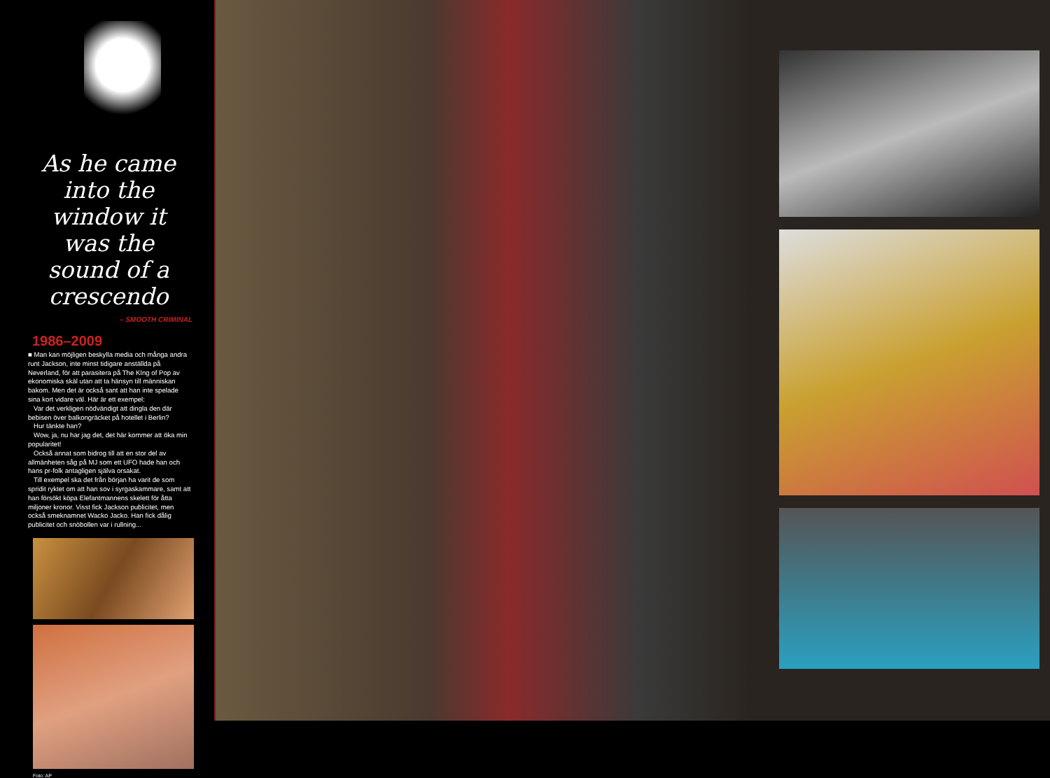As he came into the window it was the sound of a crescendo
– SMOOTH CRIMINAL
1986–2009
■ Man kan möjligen beskylla media och många andra runt Jackson, inte minst tidigare anställda på Neverland, för att parasitera på The KIng of Pop av ekonomiska skäl utan att ta hänsyn till människan bakom. Men det är också sant att han inte spelade sina kort vidare väl. Här är ett exempel:
Var det verkligen nödvändigt att dingla den där bebisen över balkongräcket på hotellet i Berlin?
Hur tänkte han?
Wow, ja, nu har jag det, det här kommer att öka min popularitet!
Också annat som bidrog till att en stor del av allmänheten såg på MJ som ett UFO hade han och hans pr-folk antagligen själva orsakat.
Till exempel ska det från början ha varit de som spridit ryktet om att han sov i syrgaskammare, samt att han försökt köpa Elefantmannens skelett för åtta miljoner kronor. Visst fick Jackson publicitet, men också smeknamnet Wacko Jacko. Han fick dålig publicitet och snöbollen var i rullning...
Foto: AP